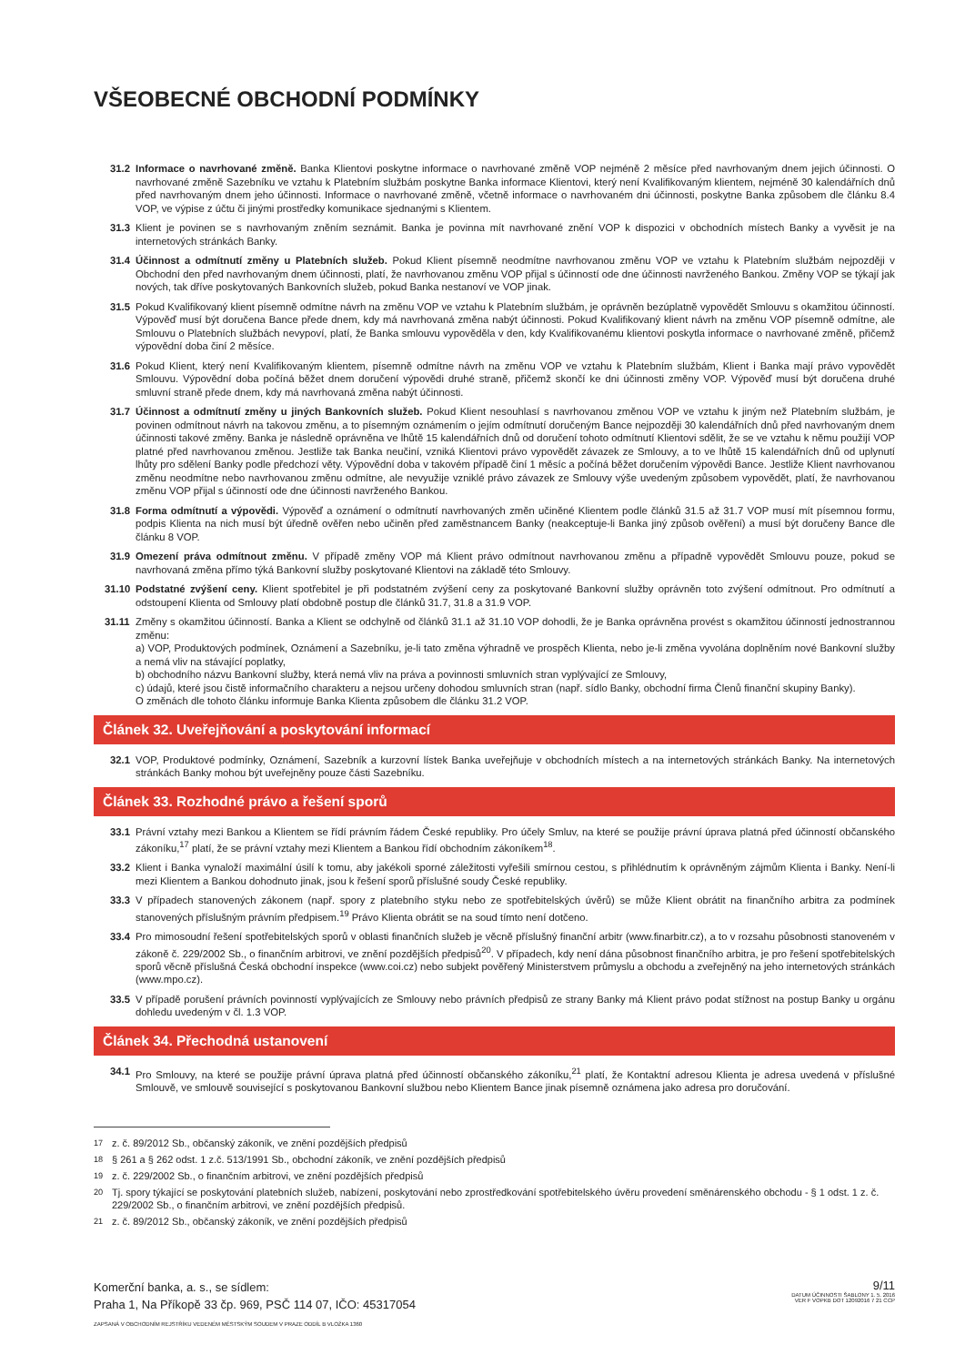VŠEOBECNÉ OBCHODNÍ PODMÍNKY
31.2 Informace o navrhované změně. Banka Klientovi poskytne informace o navrhované změně VOP nejméně 2 měsíce před navrhovaným dnem jejich účinnosti. O navrhované změně Sazebníku ve vztahu k Platebním službám poskytne Banka informace Klientovi, který není Kvalifikovaným klientem, nejméně 30 kalendářních dnů před navrhovaným dnem jeho účinnosti. Informace o navrhované změně, včetně informace o navrhovaném dni účinnosti, poskytne Banka způsobem dle článku 8.4 VOP, ve výpise z účtu či jinými prostředky komunikace sjednanými s Klientem.
31.3 Klient je povinen se s navrhovaným zněním seznámit. Banka je povinna mít navrhované znění VOP k dispozici v obchodních místech Banky a vyvěsit je na internetových stránkách Banky.
31.4 Účinnost a odmítnutí změny u Platebních služeb. Pokud Klient písemně neodmítne navrhovanou změnu VOP ve vztahu k Platebním službám nejpozději v Obchodní den před navrhovaným dnem účinnosti, platí, že navrhovanou změnu VOP přijal s účinností ode dne účinnosti navrženého Bankou. Změny VOP se týkají jak nových, tak dříve poskytovaných Bankovních služeb, pokud Banka nestanoví ve VOP jinak.
31.5 Pokud Kvalifikovaný klient písemně odmítne návrh na změnu VOP ve vztahu k Platebním službám, je oprávněn bezúplatně vypovědět Smlouvu s okamžitou účinností. Výpověď musí být doručena Bance přede dnem, kdy má navrhovaná změna nabýt účinnosti. Pokud Kvalifikovaný klient návrh na změnu VOP písemně odmítne, ale Smlouvu o Platebních službách nevypoví, platí, že Banka smlouvu vypověděla v den, kdy Kvalifikovanému klientovi poskytla informace o navrhované změně, přičemž výpovědní doba činí 2 měsíce.
31.6 Pokud Klient, který není Kvalifikovaným klientem, písemně odmítne návrh na změnu VOP ve vztahu k Platebním službám, Klient i Banka mají právo vypovědět Smlouvu. Výpovědní doba počíná běžet dnem doručení výpovědi druhé straně, přičemž skončí ke dni účinnosti změny VOP. Výpověď musí být doručena druhé smluvní straně přede dnem, kdy má navrhovaná změna nabýt účinnosti.
31.7 Účinnost a odmítnutí změny u jiných Bankovních služeb. Pokud Klient nesouhlasí s navrhovanou změnou VOP ve vztahu k jiným než Platebním službám, je povinen odmítnout návrh na takovou změnu, a to písemným oznámením o jejím odmítnutí doručeným Bance nejpozději 30 kalendářních dnů před navrhovaným dnem účinnosti takové změny. Banka je následně oprávněna ve lhůtě 15 kalendářních dnů od doručení tohoto odmítnutí Klientovi sdělit, že se ve vztahu k němu použijí VOP platné před navrhovanou změnou. Jestliže tak Banka neučiní, vzniká Klientovi právo vypovědět závazek ze Smlouvy, a to ve lhůtě 15 kalendářních dnů od uplynutí lhůty pro sdělení Banky podle předchozí věty. Výpovědní doba v takovém případě činí 1 měsíc a počíná běžet doručením výpovědi Bance. Jestliže Klient navrhovanou změnu neodmítne nebo navrhovanou změnu odmítne, ale nevyužije vzniklé právo závazek ze Smlouvy výše uvedeným způsobem vypovědět, platí, že navrhovanou změnu VOP přijal s účinností ode dne účinnosti navrženého Bankou.
31.8 Forma odmítnutí a výpovědi. Výpověď a oznámení o odmítnutí navrhovaných změn učiněné Klientem podle článků 31.5 až 31.7 VOP musí mít písemnou formu, podpis Klienta na nich musí být úředně ověřen nebo učiněn před zaměstnancem Banky (neakceptuje-li Banka jiný způsob ověření) a musí být doručeny Bance dle článku 8 VOP.
31.9 Omezení práva odmítnout změnu. V případě změny VOP má Klient právo odmítnout navrhovanou změnu a případně vypovědět Smlouvu pouze, pokud se navrhovaná změna přímo týká Bankovní služby poskytované Klientovi na základě této Smlouvy.
31.10 Podstatné zvýšení ceny. Klient spotřebitel je při podstatném zvýšení ceny za poskytované Bankovní služby oprávněn toto zvýšení odmítnout. Pro odmítnutí a odstoupení Klienta od Smlouvy platí obdobně postup dle článků 31.7, 31.8 a 31.9 VOP.
31.11 Změny s okamžitou účinností. Banka a Klient se odchylně od článků 31.1 až 31.10 VOP dohodli, že je Banka oprávněna provést s okamžitou účinností jednostrannou změnu:
a) VOP, Produktových podmínek, Oznámení a Sazebníku, je-li tato změna výhradně ve prospěch Klienta, nebo je-li změna vyvolána doplněním nové Bankovní služby a nemá vliv na stávající poplatky,
b) obchodního názvu Bankovní služby, která nemá vliv na práva a povinnosti smluvních stran vyplývající ze Smlouvy,
c) údajů, které jsou čistě informačního charakteru a nejsou určeny dohodou smluvních stran (např. sídlo Banky, obchodní firma Členů finanční skupiny Banky).
O změnách dle tohoto článku informuje Banka Klienta způsobem dle článku 31.2 VOP.
Článek 32. Uveřejňování a poskytování informací
32.1 VOP, Produktové podmínky, Oznámení, Sazebník a kurzovní lístek Banka uveřejňuje v obchodních místech a na internetových stránkách Banky. Na internetových stránkách Banky mohou být uveřejněny pouze části Sazebníku.
Článek 33. Rozhodné právo a řešení sporů
33.1 Právní vztahy mezi Bankou a Klientem se řídí právním řádem České republiky. Pro účely Smluv, na které se použije právní úprava platná před účinností občanského zákoníku,<sup>17</sup> platí, že se právní vztahy mezi Klientem a Bankou řídí obchodním zákoníkem<sup>18</sup>.
33.2 Klient i Banka vynaloží maximální úsilí k tomu, aby jakékoli sporné záležitosti vyřešili smírnou cestou, s přihlédnutím k oprávněným zájmům Klienta i Banky. Není-li mezi Klientem a Bankou dohodnuto jinak, jsou k řešení sporů příslušné soudy České republiky.
33.3 V případech stanovených zákonem (např. spory z platebního styku nebo ze spotřebitelských úvěrů) se může Klient obrátit na finančního arbitra za podmínek stanovených příslušným právním předpisem.<sup>19</sup> Právo Klienta obrátit se na soud tímto není dotčeno.
33.4 Pro mimosoudní řešení spotřebitelských sporů v oblasti finančních služeb je věcně příslušný finanční arbitr (www.finarbitr.cz), a to v rozsahu působnosti stanoveném v zákoně č. 229/2002 Sb., o finančním arbitrovi, ve znění pozdějších předpisů<sup>20</sup>. V případech, kdy není dána působnost finančního arbitra, je pro řešení spotřebitelských sporů věcně příslušná Česká obchodní inspekce (www.coi.cz) nebo subjekt pověřený Ministerstvem průmyslu a obchodu a zveřejněný na jeho internetových stránkách (www.mpo.cz).
33.5 V případě porušení právních povinností vyplývajících ze Smlouvy nebo právních předpisů ze strany Banky má Klient právo podat stížnost na postup Banky u orgánu dohledu uvedeným v čl. 1.3 VOP.
Článek 34. Přechodná ustanovení
34.1 Pro Smlouvy, na které se použije právní úprava platná před účinností občanského zákoníku,<sup>21</sup> platí, že Kontaktní adresou Klienta je adresa uvedená v příslušné Smlouvě, ve smlouvě související s poskytovanou Bankovní službou nebo Klientem Bance jinak písemně oznámena jako adresa pro doručování.
<sup>17</sup> z. č. 89/2012 Sb., občanský zákoník, ve znění pozdějších předpisů
<sup>18</sup> § 261 a § 262 odst. 1 z.č. 513/1991 Sb., obchodní zákoník, ve znění pozdějších předpisů
<sup>19</sup> z. č. 229/2002 Sb., o finančním arbitrovi, ve znění pozdějších předpisů
<sup>20</sup> Tj. spory týkající se poskytování platebních služeb, nabízení, poskytování nebo zprostředkování spotřebitelského úvěru provedení směnárenského obchodu - § 1 odst. 1 z. č. 229/2002 Sb., o finančním arbitrovi, ve znění pozdějších předpisů.
<sup>21</sup> z. č. 89/2012 Sb., občanský zákoník, ve znění pozdějších předpisů
Komerční banka, a. s., se sídlem:
Praha 1, Na Příkopě 33 čp. 969, PSČ 114 07, IČO: 45317054
ZAPSANÁ V OBCHODNÍM REJSTŘÍKU VEDENÉM MĚSTSKÝM SOUDEM V PRAZE ODDÍL B VLOŽKA 1360
9/11
DATUM ÚČINNOSTI ŠABLONY 1. 5. 2016
VER F VOPKB DOT 12092016 7 21 CCP